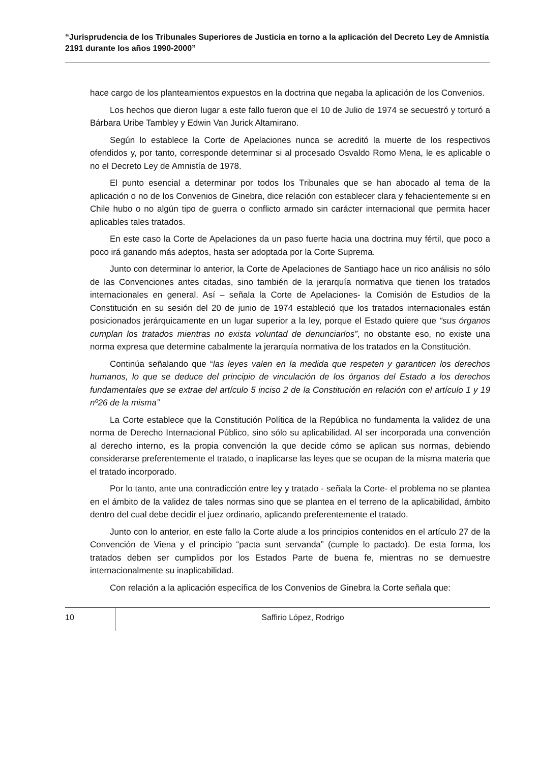“Jurisprudencia de los Tribunales Superiores de Justicia en torno a la aplicación del Decreto Ley de Amnistía 2191 durante los años 1990-2000”
hace cargo de los planteamientos expuestos en la doctrina que negaba la aplicación de los Convenios.
Los hechos que dieron lugar a este fallo fueron que el 10 de Julio de 1974 se secuestró y torturó a Bárbara Uribe Tambley y Edwin Van Jurick Altamirano.
Según lo establece la Corte de Apelaciones nunca se acreditó la muerte de los respectivos ofendidos y, por tanto, corresponde determinar si al procesado Osvaldo Romo Mena, le es aplicable o no el Decreto Ley de Amnistía de 1978.
El punto esencial a determinar por todos los Tribunales que se han abocado al tema de la aplicación o no de los Convenios de Ginebra, dice relación con establecer clara y fehacientemente si en Chile hubo o no algún tipo de guerra o conflicto armado sin carácter internacional que permita hacer aplicables tales tratados.
En este caso la Corte de Apelaciones da un paso fuerte hacia una doctrina muy fértil, que poco a poco irá ganando más adeptos, hasta ser adoptada por la Corte Suprema.
Junto con determinar lo anterior, la Corte de Apelaciones de Santiago hace un rico análisis no sólo de las Convenciones antes citadas, sino también de la jerarquía normativa que tienen los tratados internacionales en general. Así – señala la Corte de Apelaciones- la Comisión de Estudios de la Constitución en su sesión del 20 de junio de 1974 estableció que los tratados internacionales están posicionados jerárquicamente en un lugar superior a la ley, porque el Estado quiere que “sus órganos cumplan los tratados mientras no exista voluntad de denunciarlos”, no obstante eso, no existe una norma expresa que determine cabalmente la jerarquía normativa de los tratados en la Constitución.
Continúa señalando que “las leyes valen en la medida que respeten y garanticen los derechos humanos, lo que se deduce del principio de vinculación de los órganos del Estado a los derechos fundamentales que se extrae del artículo 5 inciso 2 de la Constitución en relación con el artículo 1 y 19 nº26 de la misma”
La Corte establece que la Constitución Política de la República no fundamenta la validez de una norma de Derecho Internacional Público, sino sólo su aplicabilidad. Al ser incorporada una convención al derecho interno, es la propia convención la que decide cómo se aplican sus normas, debiendo considerarse preferentemente el tratado, o inaplicarse las leyes que se ocupan de la misma materia que el tratado incorporado.
Por lo tanto, ante una contradicción entre ley y tratado - señala la Corte- el problema no se plantea en el ámbito de la validez de tales normas sino que se plantea en el terreno de la aplicabilidad, ámbito dentro del cual debe decidir el juez ordinario, aplicando preferentemente el tratado.
Junto con lo anterior, en este fallo la Corte alude a los principios contenidos en el artículo 27 de la Convención de Viena y el principio “pacta sunt servanda” (cumple lo pactado). De esta forma, los tratados deben ser cumplidos por los Estados Parte de buena fe, mientras no se demuestre internacionalmente su inaplicabilidad.
Con relación a la aplicación específica de los Convenios de Ginebra la Corte señala que:
10 Saffirio López, Rodrigo